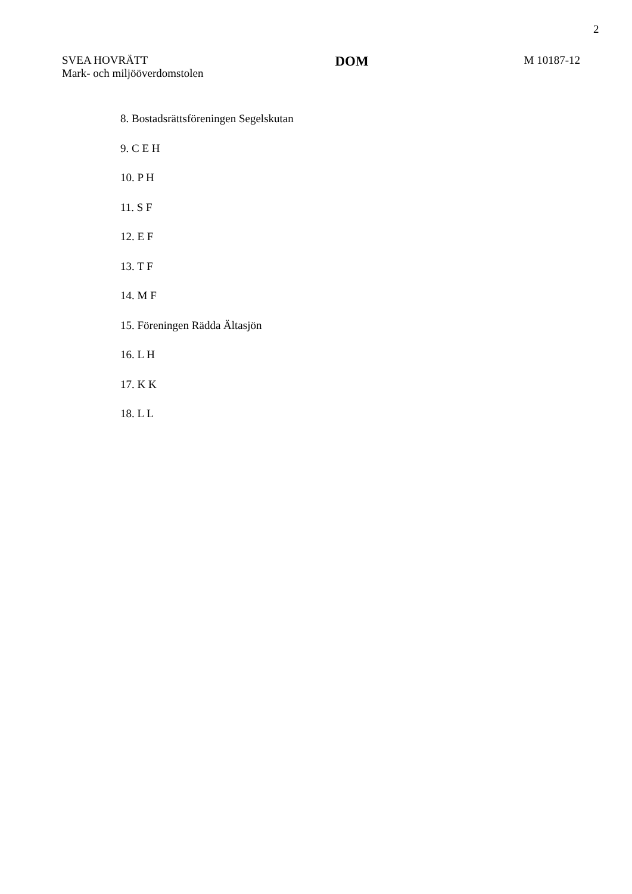2
SVEA HOVRÄTT
Mark- och miljööverdomstolen
DOM
M 10187-12
8. Bostadsrättsföreningen Segelskutan
9. C E H
10. P H
11. S F
12. E F
13. T F
14. M F
15. Föreningen Rädda Ältasjön
16. L H
17. K K
18. L L